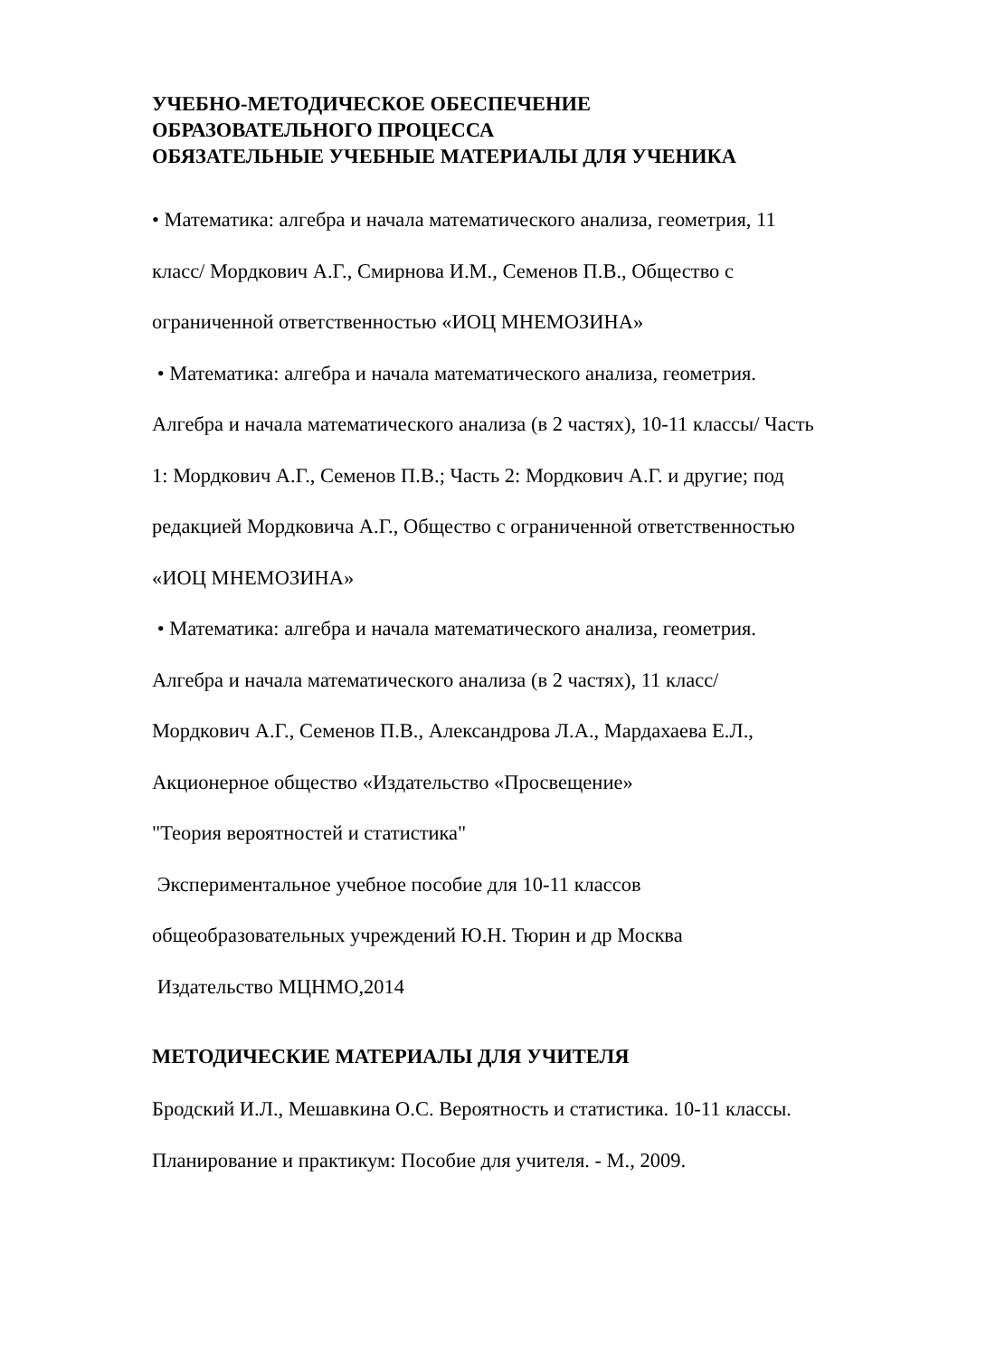УЧЕБНО-МЕТОДИЧЕСКОЕ ОБЕСПЕЧЕНИЕ
ОБРАЗОВАТЕЛЬНОГО ПРОЦЕССА
ОБЯЗАТЕЛЬНЫЕ УЧЕБНЫЕ МАТЕРИАЛЫ ДЛЯ УЧЕНИКА
• Математика: алгебра и начала математического анализа, геометрия, 11
класс/ Мордкович А.Г., Смирнова И.М., Семенов П.В., Общество с
ограниченной ответственностью «ИОЦ МНЕМОЗИНА»
• Математика: алгебра и начала математического анализа, геометрия.
Алгебра и начала математического анализа (в 2 частях), 10-11 классы/ Часть
1: Мордкович А.Г., Семенов П.В.; Часть 2: Мордкович А.Г. и другие; под
редакцией Мордковича А.Г., Общество с ограниченной ответственностью
«ИОЦ МНЕМОЗИНА»
• Математика: алгебра и начала математического анализа, геометрия.
Алгебра и начала математического анализа (в 2 частях), 11 класс/
Мордкович А.Г., Семенов П.В., Александрова Л.А., Мардахаева Е.Л.,
Акционерное общество «Издательство «Просвещение»
"Теория вероятностей и статистика"
Экспериментальное учебное пособие для 10-11 классов
общеобразовательных учреждений Ю.Н. Тюрин и др Москва
Издательство МЦНМО,2014
МЕТОДИЧЕСКИЕ МАТЕРИАЛЫ ДЛЯ УЧИТЕЛЯ
Бродский И.Л., Мешавкина О.С. Вероятность и статистика. 10-11 классы.
Планирование и практикум: Пособие для учителя. - М., 2009.